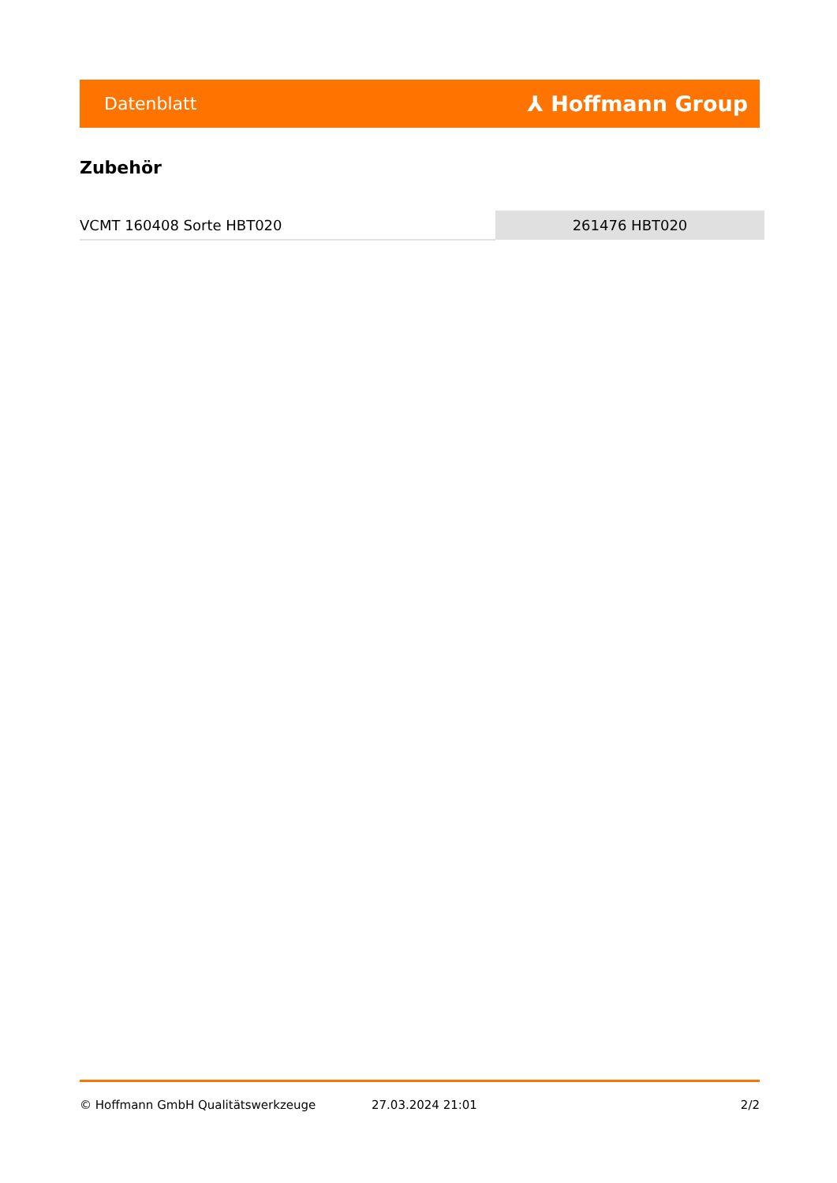Datenblatt ⅄ Hoffmann Group
Zubehör
| VCMT 160408 Sorte HBT020 | 261476 HBT020 |
© Hoffmann GmbH Qualitätswerkzeuge 27.03.2024 21:01 2/2